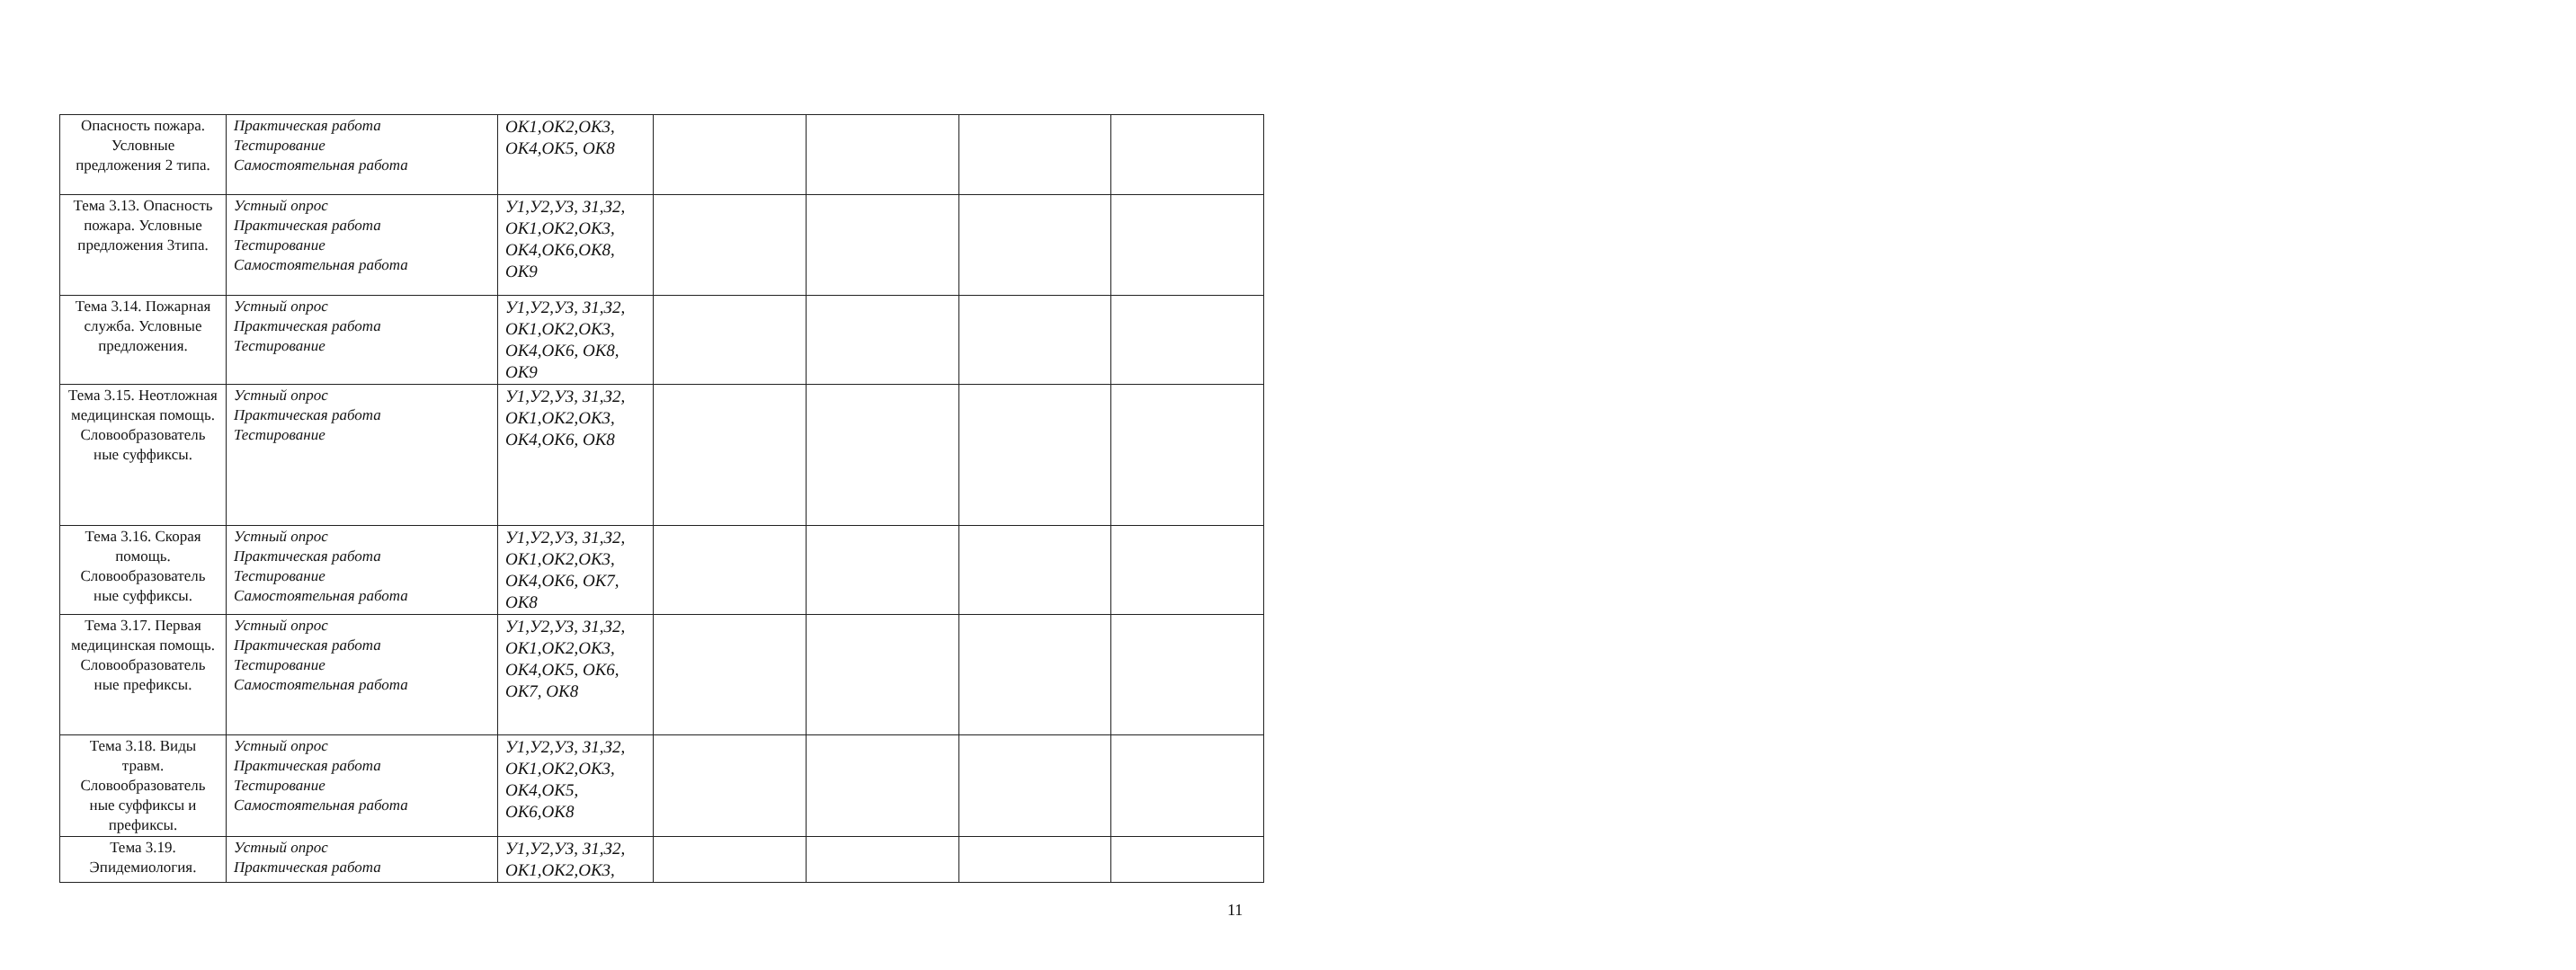| Опасность пожара. Условные предложения 2 типа. | Практическая работа Тестирование Самостоятельная работа | ОК1,ОК2,ОК3, ОК4,ОК5, ОК8 | | | | |
| Тема 3.13. Опасность пожара. Условные предложения 3типа. | Устный опрос Практическая работа Тестирование Самостоятельная работа | У1,У2,У3, З1,З2, ОК1,ОК2,ОК3, ОК4,ОК6,ОК8, ОК9 | | | | |
| Тема 3.14. Пожарная служба. Условные предложения. | Устный опрос Практическая работа Тестирование | У1,У2,У3, З1,З2, ОК1,ОК2,ОК3, ОК4,ОК6, ОК8, ОК9 | | | | |
| Тема 3.15. Неотложная медицинская помощь. Словообразователь ные суффиксы. | Устный опрос Практическая работа Тестирование | У1,У2,У3, З1,З2, ОК1,ОК2,ОК3, ОК4,ОК6, ОК8 | | | | |
| Тема 3.16. Скорая помощь. Словообразователь ные суффиксы. | Устный опрос Практическая работа Тестирование Самостоятельная работа | У1,У2,У3, З1,З2, ОК1,ОК2,ОК3, ОК4,ОК6, ОК7, ОК8 | | | | |
| Тема 3.17. Первая медицинская помощь. Словообразователь ные префиксы. | Устный опрос Практическая работа Тестирование Самостоятельная работа | У1,У2,У3, З1,З2, ОК1,ОК2,ОК3, ОК4,ОК5, ОК6, ОК7, ОК8 | | | | |
| Тема 3.18. Виды травм. Словообразователь ные суффиксы и префиксы. | Устный опрос Практическая работа Тестирование Самостоятельная работа | У1,У2,У3, З1,З2, ОК1,ОК2,ОК3, ОК4,ОК5, ОК6,ОК8 | | | | |
| Тема 3.19. Эпидемиология. | Устный опрос Практическая работа | У1,У2,У3, З1,З2, ОК1,ОК2,ОК3, | | | | |
11